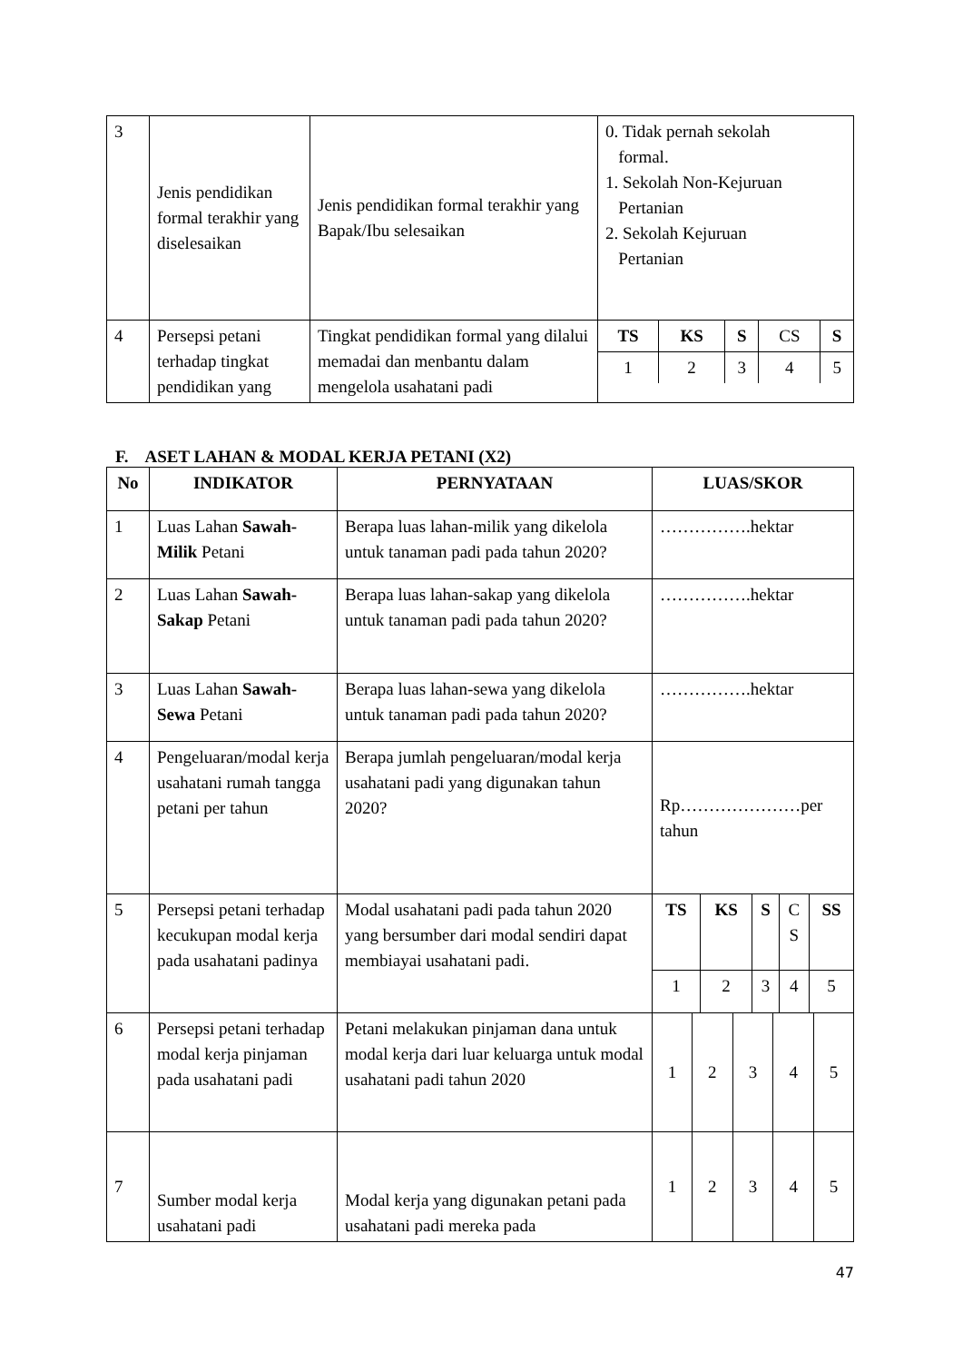| 3 | Jenis pendidikan formal terakhir yang diselesaikan | Jenis pendidikan formal terakhir yang Bapak/Ibu selesaikan | 0. Tidak pernah sekolah formal. 1. Sekolah Non-Kejuruan Pertanian 2. Sekolah Kejuruan Pertanian |
| 4 | Persepsi petani terhadap tingkat pendidikan yang | Tingkat pendidikan formal yang dilalui memadai dan menbantu dalam mengelola usahatani padi | / TS / KS / S / CS / S / / 1 / 2 / 3 / 4 / 5 / |
F. ASET LAHAN & MODAL KERJA PETANI (X2)
| No | INDIKATOR | PERNYATAAN | LUAS/SKOR |
| --- | --- | --- | --- |
| 1 | Luas Lahan Sawah-Milik Petani | Berapa luas lahan-milik yang dikelola untuk tanaman padi pada tahun 2020? | …………….hektar |
| 2 | Luas Lahan Sawah-Sakap Petani | Berapa luas lahan-sakap yang dikelola untuk tanaman padi pada tahun 2020? | …………….hektar |
| 3 | Luas Lahan Sawah-Sewa Petani | Berapa luas lahan-sewa yang dikelola untuk tanaman padi pada tahun 2020? | …………….hektar |
| 4 | Pengeluaran/modal kerja usahatani rumah tangga petani per tahun | Berapa jumlah pengeluaran/modal kerja usahatani padi yang digunakan tahun 2020? | Rp…………………per tahun |
| 5 | Persepsi petani terhadap kecukupan modal kerja pada usahatani padinya | Modal usahatani padi pada tahun 2020 yang bersumber dari modal sendiri dapat membiayai usahatani padi. | / TS / KS / S / C S / SS / / 1 / 2 / 3 / 4 / 5 / |
| 6 | Persepsi petani terhadap modal kerja pinjaman pada usahatani padi | Petani melakukan pinjaman dana untuk modal kerja dari luar keluarga untuk modal usahatani padi tahun 2020 | / 1 / 2 / 3 / 4 / 5 / |
| 7 | Sumber modal kerja usahatani padi | Modal kerja yang digunakan petani pada usahatani padi mereka pada | / 1 / 2 / 3 / 4 / 5 / |
47